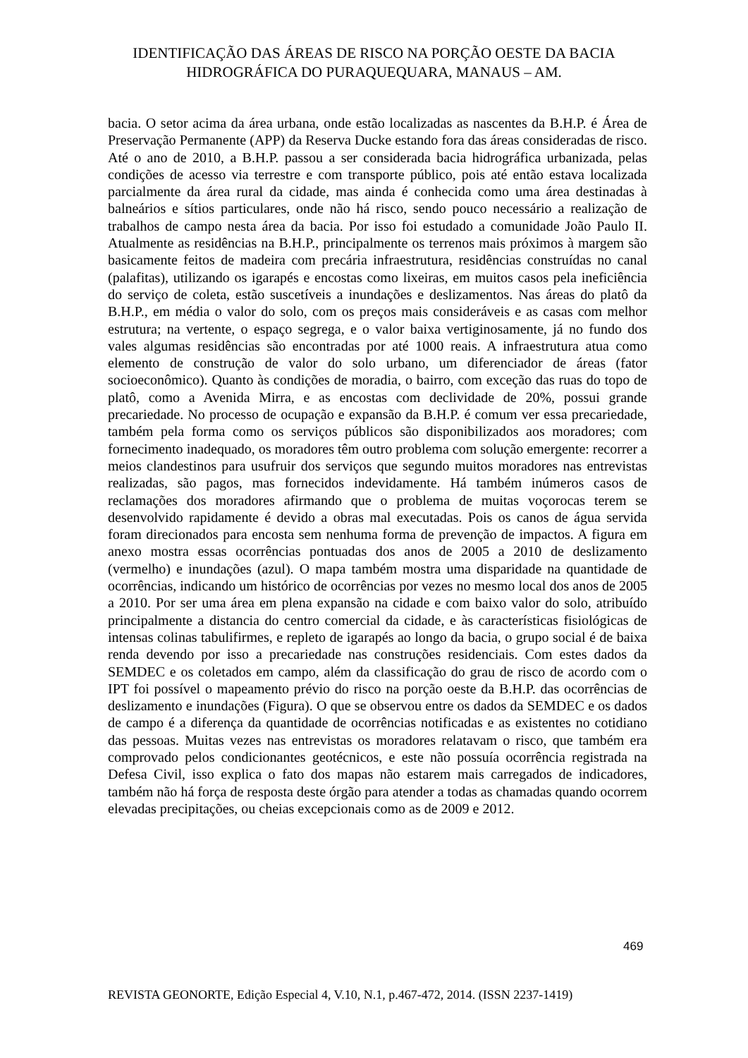IDENTIFICAÇÃO DAS ÁREAS DE RISCO NA PORÇÃO OESTE DA BACIA
HIDROGRÁFICA DO PURAQUEQUARA, MANAUS – AM.
bacia. O setor acima da área urbana, onde estão localizadas as nascentes da B.H.P. é Área de Preservação Permanente (APP) da Reserva Ducke estando fora das áreas consideradas de risco. Até o ano de 2010, a B.H.P. passou a ser considerada bacia hidrográfica urbanizada, pelas condições de acesso via terrestre e com transporte público, pois até então estava localizada parcialmente da área rural da cidade, mas ainda é conhecida como uma área destinadas à balneários e sítios particulares, onde não há risco, sendo pouco necessário a realização de trabalhos de campo nesta área da bacia. Por isso foi estudado a comunidade João Paulo II. Atualmente as residências na B.H.P., principalmente os terrenos mais próximos à margem são basicamente feitos de madeira com precária infraestrutura, residências construídas no canal (palafitas), utilizando os igarapés e encostas como lixeiras, em muitos casos pela ineficiência do serviço de coleta, estão suscetíveis a inundações e deslizamentos. Nas áreas do platô da B.H.P., em média o valor do solo, com os preços mais consideráveis e as casas com melhor estrutura; na vertente, o espaço segrega, e o valor baixa vertiginosamente, já no fundo dos vales algumas residências são encontradas por até 1000 reais. A infraestrutura atua como elemento de construção de valor do solo urbano, um diferenciador de áreas (fator socioeconômico). Quanto às condições de moradia, o bairro, com exceção das ruas do topo de platô, como a Avenida Mirra, e as encostas com declividade de 20%, possui grande precariedade. No processo de ocupação e expansão da B.H.P. é comum ver essa precariedade, também pela forma como os serviços públicos são disponibilizados aos moradores; com fornecimento inadequado, os moradores têm outro problema com solução emergente: recorrer a meios clandestinos para usufruir dos serviços que segundo muitos moradores nas entrevistas realizadas, são pagos, mas fornecidos indevidamente. Há também inúmeros casos de reclamações dos moradores afirmando que o problema de muitas voçorocas terem se desenvolvido rapidamente é devido a obras mal executadas. Pois os canos de água servida foram direcionados para encosta sem nenhuma forma de prevenção de impactos. A figura em anexo mostra essas ocorrências pontuadas dos anos de 2005 a 2010 de deslizamento (vermelho) e inundações (azul). O mapa também mostra uma disparidade na quantidade de ocorrências, indicando um histórico de ocorrências por vezes no mesmo local dos anos de 2005 a 2010. Por ser uma área em plena expansão na cidade e com baixo valor do solo, atribuído principalmente a distancia do centro comercial da cidade, e às características fisiológicas de intensas colinas tabulifirmes, e repleto de igarapés ao longo da bacia, o grupo social é de baixa renda devendo por isso a precariedade nas construções residenciais. Com estes dados da SEMDEC e os coletados em campo, além da classificação do grau de risco de acordo com o IPT foi possível o mapeamento prévio do risco na porção oeste da B.H.P. das ocorrências de deslizamento e inundações (Figura). O que se observou entre os dados da SEMDEC e os dados de campo é a diferença da quantidade de ocorrências notificadas e as existentes no cotidiano das pessoas. Muitas vezes nas entrevistas os moradores relatavam o risco, que também era comprovado pelos condicionantes geotécnicos, e este não possuía ocorrência registrada na Defesa Civil, isso explica o fato dos mapas não estarem mais carregados de indicadores, também não há força de resposta deste órgão para atender a todas as chamadas quando ocorrem elevadas precipitações, ou cheias excepcionais como as de 2009 e 2012.
469
REVISTA GEONORTE, Edição Especial 4, V.10, N.1, p.467-472, 2014. (ISSN 2237-1419)